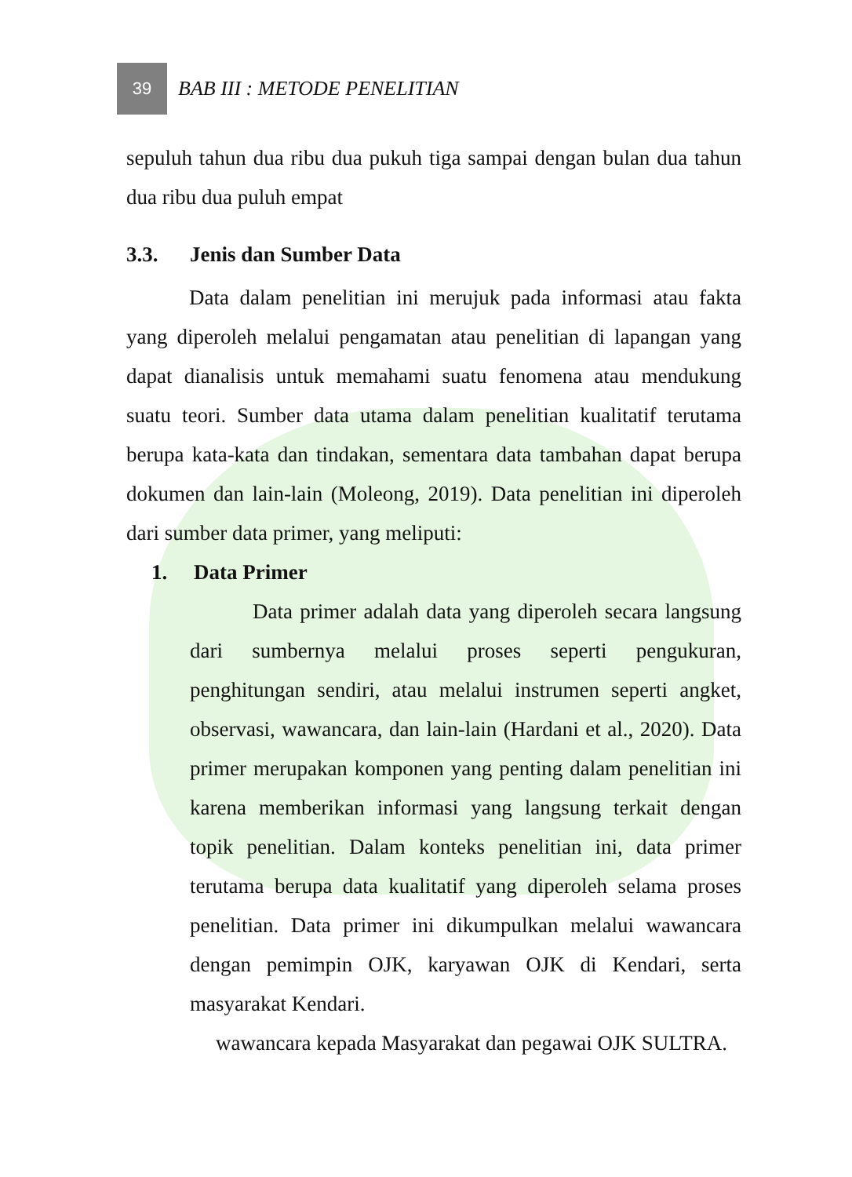39
BAB III : METODE PENELITIAN
sepuluh tahun dua ribu dua pukuh tiga sampai dengan bulan dua tahun dua ribu dua puluh empat
3.3. Jenis dan Sumber Data
Data dalam penelitian ini merujuk pada informasi atau fakta yang diperoleh melalui pengamatan atau penelitian di lapangan yang dapat dianalisis untuk memahami suatu fenomena atau mendukung suatu teori. Sumber data utama dalam penelitian kualitatif terutama berupa kata-kata dan tindakan, sementara data tambahan dapat berupa dokumen dan lain-lain (Moleong, 2019). Data penelitian ini diperoleh dari sumber data primer, yang meliputi:
1. Data Primer
Data primer adalah data yang diperoleh secara langsung dari sumbernya melalui proses seperti pengukuran, penghitungan sendiri, atau melalui instrumen seperti angket, observasi, wawancara, dan lain-lain (Hardani et al., 2020). Data primer merupakan komponen yang penting dalam penelitian ini karena memberikan informasi yang langsung terkait dengan topik penelitian. Dalam konteks penelitian ini, data primer terutama berupa data kualitatif yang diperoleh selama proses penelitian. Data primer ini dikumpulkan melalui wawancara dengan pemimpin OJK, karyawan OJK di Kendari, serta masyarakat Kendari.
wawancara kepada Masyarakat dan pegawai OJK SULTRA.